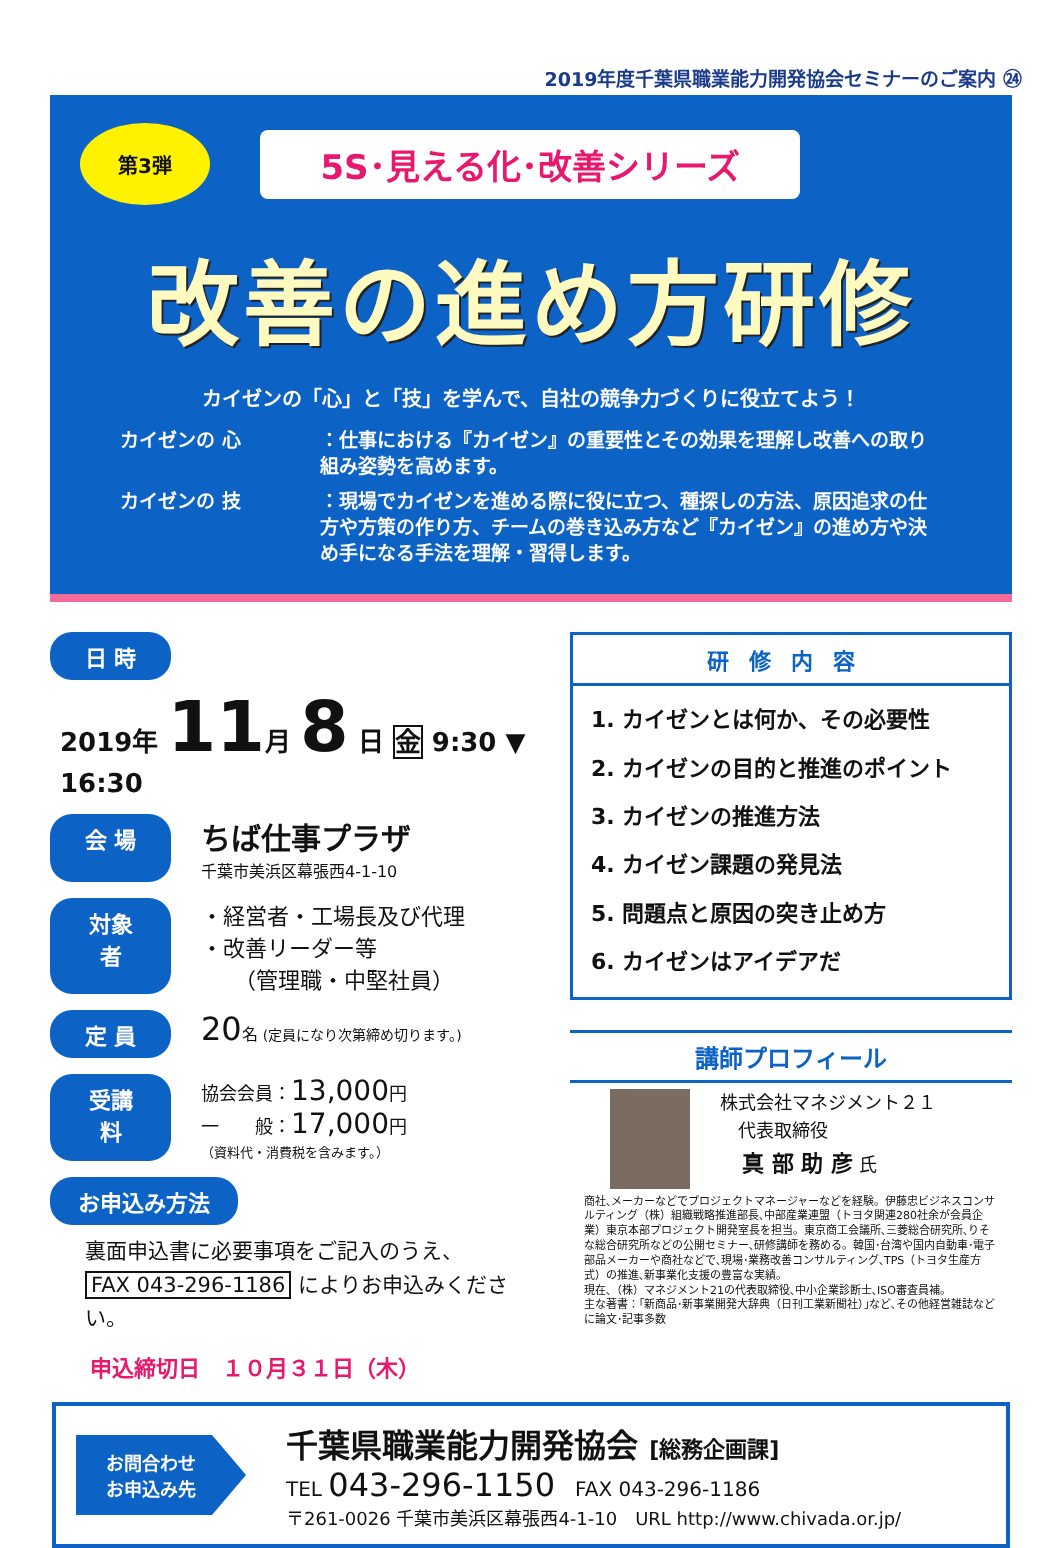2019年度千葉県職業能力開発協会セミナーのご案内 ㉔
第3弾
5S･見える化･改善シリーズ
改善の進め方研修
カイゼンの「心」と「技」を学んで、自社の競争力づくりに役立てよう！
カイゼンの 心 ：仕事における『カイゼン』の重要性とその効果を理解し改善への取り組み姿勢を高めます。
カイゼンの 技 ：現場でカイゼンを進める際に役に立つ、種探しの方法、原因追求の仕方や方策の作り方、チームの巻き込み方など『カイゼン』の進め方や決め手になる手法を理解・習得します。
日 時
2019年 11月 8 日 金 9:30 ▼ 16:30
会 場
ちば仕事プラザ
千葉市美浜区幕張西4-1-10
対象者
・経営者・工場長及び代理
・改善リーダー等
　　（管理職・中堅社員）
定 員
20名 (定員になり次第締め切ります。)
受講料
協会会員：13,000円
一　　般：17,000円
（資料代・消費税を含みます。）
お申込み方法
裏面申込書に必要事項をご記入のうえ、
FAX 043-296-1186 によりお申込みください。
申込締切日　１０月３１日（木）
研修内容
1. カイゼンとは何か、その必要性
2. カイゼンの目的と推進のポイント
3. カイゼンの推進方法
4. カイゼン課題の発見法
5. 問題点と原因の突き止め方
6. カイゼンはアイデアだ
講師プロフィール
株式会社マネジメント２１
　代表取締役
　真 部 助 彦 氏
商社､メーカーなどでプロジェクトマネージャーなどを経験。伊藤忠ビジネスコンサルティング（株）組織戦略推進部長､中部産業連盟（トヨタ関連280社余が会員企業）東京本部プロジェクト開発室長を担当。東京商工会議所､三菱総合研究所､りそな総合研究所などの公開セミナー､研修講師を務める。韓国･台湾や国内自動車･電子部品メーカーや商社などで､現場･業務改善コンサルティング､TPS（トヨタ生産方式）の推進､新事業化支援の豊富な実績。
現在､（株）マネジメント21の代表取締役､中小企業診断士､ISO審査員補。
主な著書：｢新商品･新事業開発大辞典（日刊工業新聞社）｣など､その他経営雑誌などに論文･記事多数
お問合わせ
お申込み先
千葉県職業能力開発協会 [総務企画課]
TEL 043-296-1150　FAX 043-296-1186
〒261-0026 千葉市美浜区幕張西4-1-10　URL http://www.chivada.or.jp/